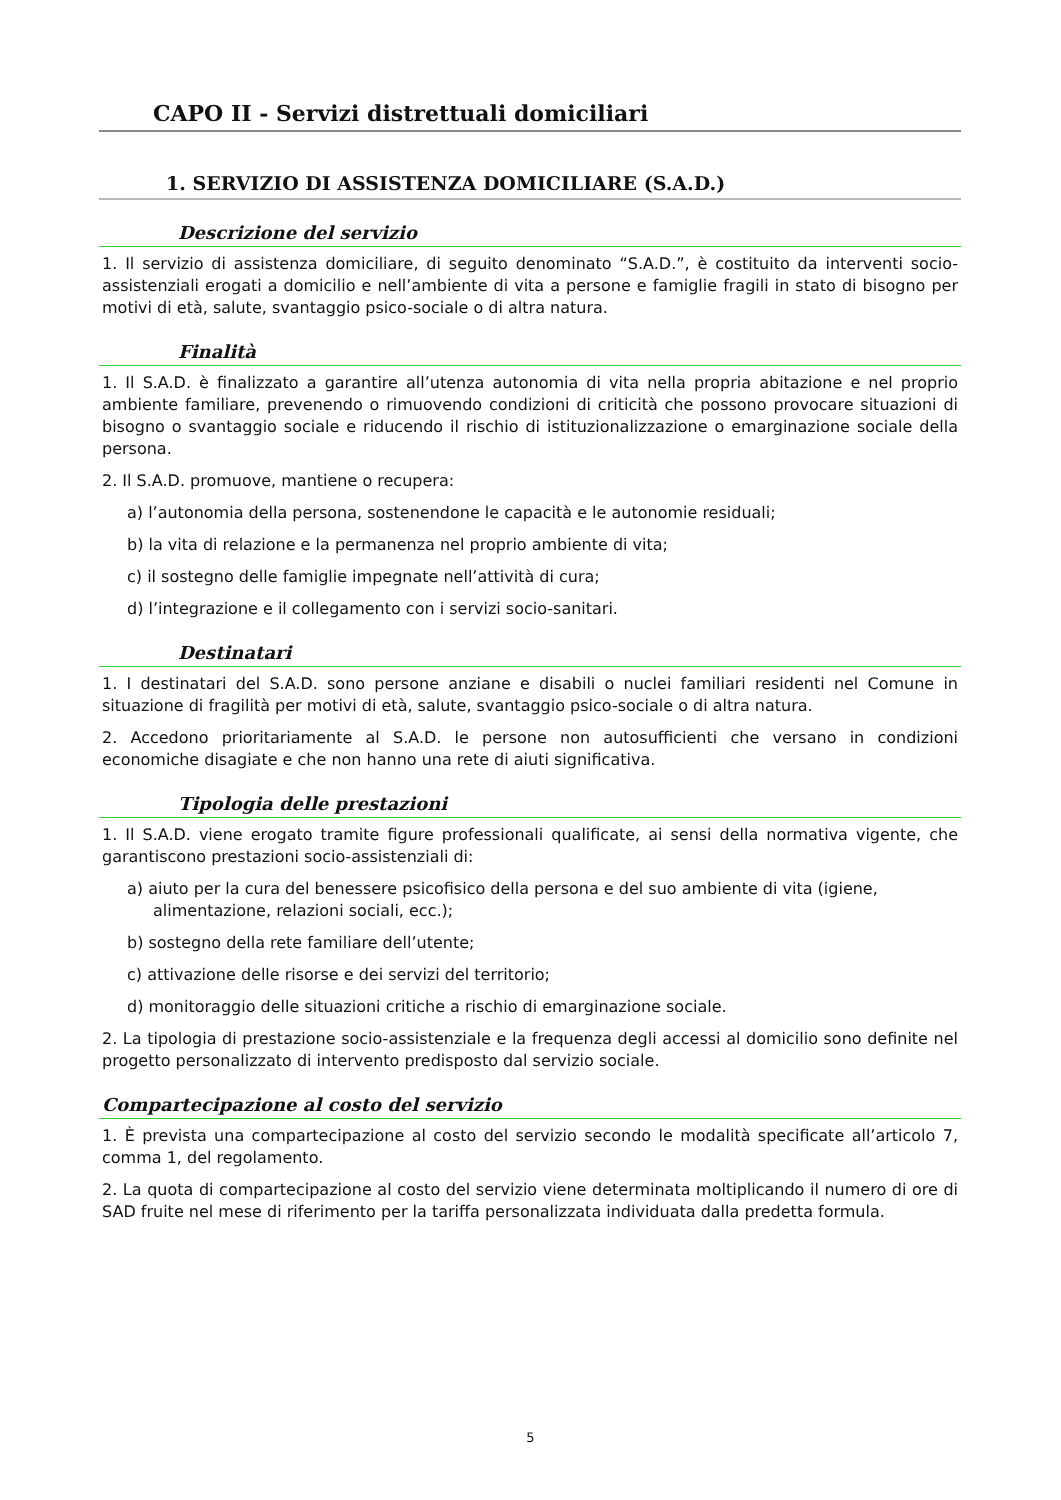CAPO II - Servizi distrettuali domiciliari
1. SERVIZIO DI ASSISTENZA DOMICILIARE (S.A.D.)
Descrizione del servizio
1. Il servizio di assistenza domiciliare, di seguito denominato “S.A.D.”, è costituito da interventi socio-assistenziali erogati a domicilio e nell’ambiente di vita a persone e famiglie fragili in stato di bisogno per motivi di età, salute, svantaggio psico-sociale o di altra natura.
Finalità
1. Il S.A.D. è finalizzato a garantire all’utenza autonomia di vita nella propria abitazione e nel proprio ambiente familiare, prevenendo o rimuovendo condizioni di criticità che possono provocare situazioni di bisogno o svantaggio sociale e riducendo il rischio di istituzionalizzazione o emarginazione sociale della persona.
2. Il S.A.D. promuove, mantiene o recupera:
a) l’autonomia della persona, sostenendone le capacità e le autonomie residuali;
b) la vita di relazione e la permanenza nel proprio ambiente di vita;
c) il sostegno delle famiglie impegnate nell’attività di cura;
d) l’integrazione e il collegamento con i servizi socio-sanitari.
Destinatari
1. I destinatari del S.A.D. sono persone anziane e disabili o nuclei familiari residenti nel Comune in situazione di fragilità per motivi di età, salute, svantaggio psico-sociale o di altra natura.
2. Accedono prioritariamente al S.A.D. le persone non autosufficienti che versano in condizioni economiche disagiate e che non hanno una rete di aiuti significativa.
Tipologia delle prestazioni
1. Il S.A.D. viene erogato tramite figure professionali qualificate, ai sensi della normativa vigente, che garantiscono prestazioni socio-assistenziali di:
a) aiuto per la cura del benessere psicofisico della persona e del suo ambiente di vita (igiene, alimentazione, relazioni sociali, ecc.);
b) sostegno della rete familiare dell’utente;
c) attivazione delle risorse e dei servizi del territorio;
d) monitoraggio delle situazioni critiche a rischio di emarginazione sociale.
2. La tipologia di prestazione socio-assistenziale e la frequenza degli accessi al domicilio sono definite nel progetto personalizzato di intervento predisposto dal servizio sociale.
Compartecipazione al costo del servizio
1. È prevista una compartecipazione al costo del servizio secondo le modalità specificate all’articolo 7, comma 1, del regolamento.
2. La quota di compartecipazione al costo del servizio viene determinata moltiplicando il numero di ore di SAD fruite nel mese di riferimento per la tariffa personalizzata individuata dalla predetta formula.
5